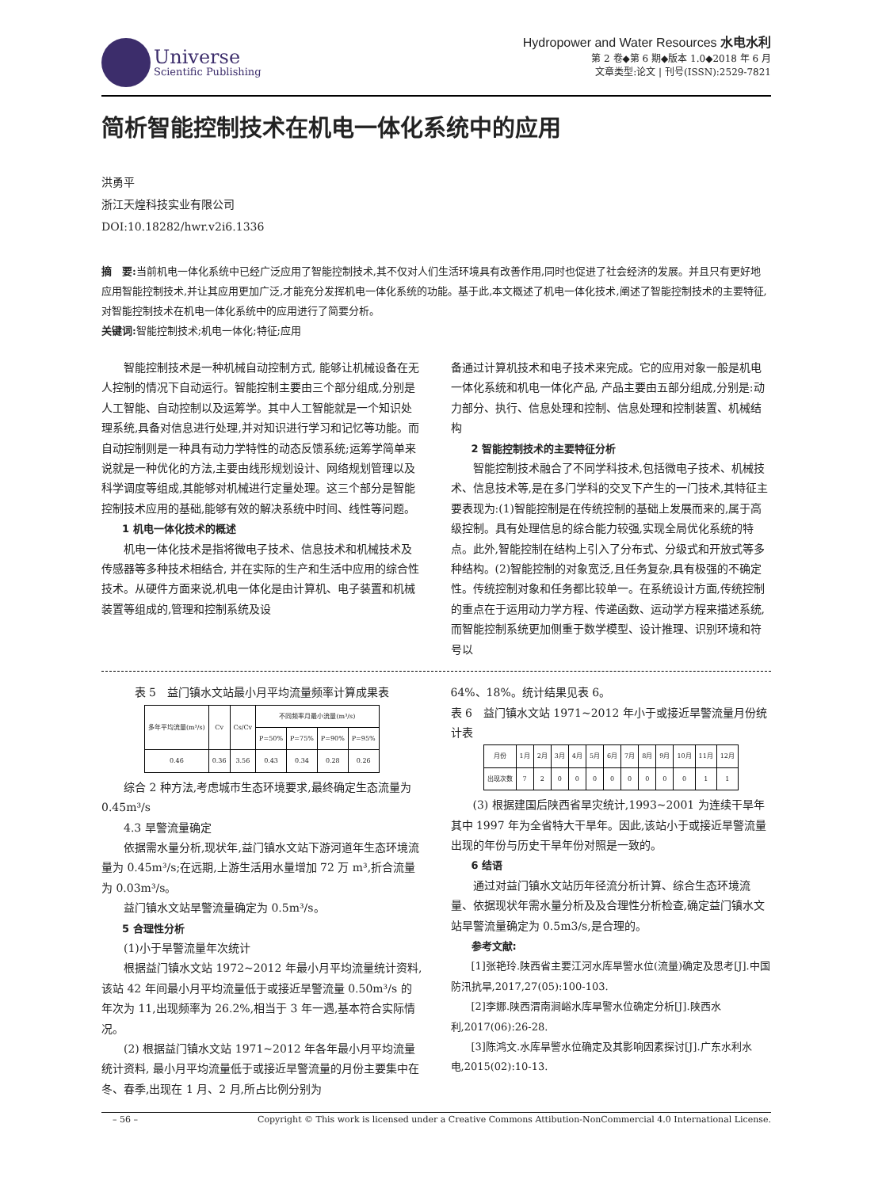Universe
Scientific Publishing
Hydropower and Water Resources 水电水利
第 2 卷◆第 6 期◆版本 1.0◆2018 年 6 月
文章类型:论文 | 刊号(ISSN):2529-7821
简析智能控制技术在机电一体化系统中的应用
洪勇平
浙江天煌科技实业有限公司
DOI:10.18282/hwr.v2i6.1336
摘　要: 当前机电一体化系统中已经广泛应用了智能控制技术,其不仅对人们生活环境具有改善作用,同时也促进了社会经济的发展。并且只有更好地应用智能控制技术,并让其应用更加广泛,才能充分发挥机电一体化系统的功能。基于此,本文概述了机电一体化技术,阐述了智能控制技术的主要特征,对智能控制技术在机电一体化系统中的应用进行了简要分析。
关键词: 智能控制技术;机电一体化;特征;应用
智能控制技术是一种机械自动控制方式, 能够让机械设备在无人控制的情况下自动运行。智能控制主要由三个部分组成,分别是人工智能、自动控制以及运筹学。其中人工智能就是一个知识处理系统,具备对信息进行处理,并对知识进行学习和记忆等功能。而自动控制则是一种具有动力学特性的动态反馈系统;运筹学简单来说就是一种优化的方法,主要由线形规划设计、网络规划管理以及科学调度等组成,其能够对机械进行定量处理。这三个部分是智能控制技术应用的基础,能够有效的解决系统中时间、线性等问题。
1 机电一体化技术的概述
机电一体化技术是指将微电子技术、信息技术和机械技术及传感器等多种技术相结合, 并在实际的生产和生活中应用的综合性技术。从硬件方面来说,机电一体化是由计算机、电子装置和机械装置等组成的,管理和控制系统及设
备通过计算机技术和电子技术来完成。它的应用对象一般是机电一体化系统和机电一体化产品, 产品主要由五部分组成,分别是:动力部分、执行、信息处理和控制、信息处理和控制装置、机械结构
2 智能控制技术的主要特征分析
智能控制技术融合了不同学科技术,包括微电子技术、机械技术、信息技术等,是在多门学科的交叉下产生的一门技术,其特征主要表现为:(1)智能控制是在传统控制的基础上发展而来的,属于高级控制。具有处理信息的综合能力较强,实现全局优化系统的特点。此外,智能控制在结构上引入了分布式、分级式和开放式等多种结构。(2)智能控制的对象宽泛,且任务复杂,具有极强的不确定性。传统控制对象和任务都比较单一。在系统设计方面,传统控制的重点在于运用动力学方程、传递函数、运动学方程来描述系统,而智能控制系统更加侧重于数学模型、设计推理、识别环境和符号以
表 5　益门镇水文站最小月平均流量频率计算成果表
| 多年平均流量(m³/s) | Cv | Cs/Cv | 不同频率月最小流量(m³/s) | | | |
| --- | --- | --- | --- | --- | --- | --- |
| | | | P=50% | P=75% | P=90% | P=95% |
| 0.46 | 0.36 | 3.56 | 0.43 | 0.34 | 0.28 | 0.26 |
综合 2 种方法,考虑城市生态环境要求,最终确定生态流量为 0.45m³/s
4.3 旱警流量确定
依据需水量分析,现状年,益门镇水文站下游河道年生态环境流量为 0.45m³/s;在远期,上游生活用水量增加 72 万 m³,折合流量为 0.03m³/s。
益门镇水文站旱警流量确定为 0.5m³/s。
5 合理性分析
(1)小于旱警流量年次统计
根据益门镇水文站 1972~2012 年最小月平均流量统计资料,该站 42 年间最小月平均流量低于或接近旱警流量 0.50m³/s 的年次为 11,出现频率为 26.2%,相当于 3 年一遇,基本符合实际情况。
(2) 根据益门镇水文站 1971~2012 年各年最小月平均流量统计资料, 最小月平均流量低于或接近旱警流量的月份主要集中在冬、春季,出现在 1 月、2 月,所占比例分别为
64%、18%。统计结果见表 6。
表 6　益门镇水文站 1971~2012 年小于或接近旱警流量月份统计表
| 月份 | 1月 | 2月 | 3月 | 4月 | 5月 | 6月 | 7月 | 8月 | 9月 | 10月 | 11月 | 12月 |
| 出现次数 | 7 | 2 | 0 | 0 | 0 | 0 | 0 | 0 | 0 | 0 | 1 | 1 |
(3) 根据建国后陕西省旱灾统计,1993~2001 为连续干旱年其中 1997 年为全省特大干旱年。因此,该站小于或接近旱警流量出现的年份与历史干旱年份对照是一致的。
6 结语
通过对益门镇水文站历年径流分析计算、综合生态环境流量、依据现状年需水量分析及及合理性分析检查,确定益门镇水文站旱警流量确定为 0.5m3/s,是合理的。
参考文献:
[1]张艳玲.陕西省主要江河水库旱警水位(流量)确定及思考[J].中国防汛抗旱,2017,27(05):100-103.
[2]李娜.陕西渭南涧峪水库旱警水位确定分析[J].陕西水利,2017(06):26-28.
[3]陈鸿文.水库旱警水位确定及其影响因素探讨[J].广东水利水电,2015(02):10-13.
– 56 – Copyright © This work is licensed under a Creative Commons Attibution-NonCommercial 4.0 International License.